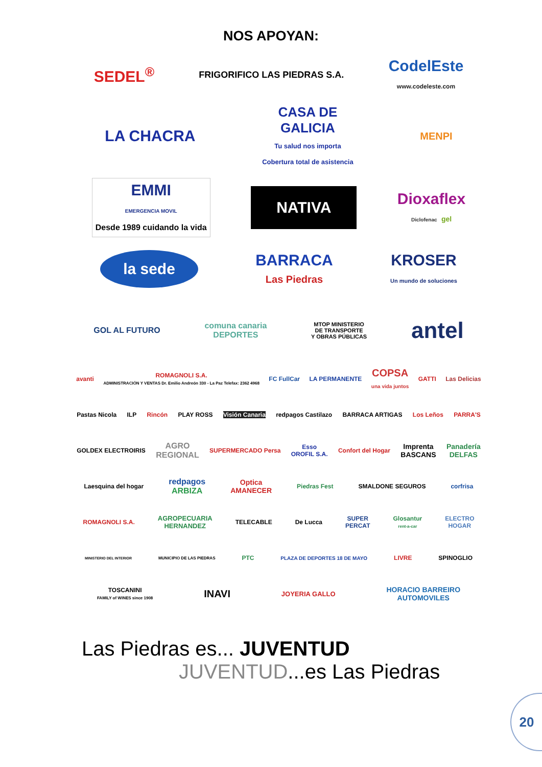NOS APOYAN:
SEDEL<sup>®</sup>
FRIGORIFICO LAS PIEDRAS S.A.
CodelEste
www.codeleste.com
LA CHACRA
CASA DE
GALICIA
Tu salud nos importa
Cobertura total de asistencia
MENPI
EMMI
EMERGENCIA MOVIL
Desde 1989 cuidando la vida
NATIVA
Dioxaflex
Diclofenac gel
la sede
BARRACA
Las Piedras
KROSER
Un mundo de soluciones
GOL AL FUTURO
comuna canaria
DEPORTES
MTOP MINISTERIO
DE TRANSPORTE
Y OBRAS PÚBLICAS
antel
avanti
ROMAGNOLI S.A.
ADMINISTRACIÓN Y VENTAS Dr. Emilio Andreón 330 - La Paz Telefax: 2362 4968
FC FullCar LA PERMANENTE
COPSA
una vida juntos
GATTI Las Delicias
Pastas Nicola ILP Rincón PLAY ROSS Visión Canaria redpagos Castilazo BARRACA ARTIGAS Los Leños PARRA'S
GOLDEX ELECTROIRIS
AGRO
REGIONAL
SUPERMERCADO Persa
Esso
OROFIL S.A.
Confort del Hogar
Imprenta
BASCANS
Panadería
DELFAS
Laesquina del hogar
redpagos
ARBIZA
Optica
AMANECER
Piedras Fest SMALDONE SEGUROS corfrisa
ROMAGNOLI S.A.
AGROPECUARIA
HERNANDEZ
TELECABLE De Lucca
SUPER
PERCAT
Glosantur
rent-a-car
ELECTRO
HOGAR
MINISTERIO DEL INTERIOR MUNICIPIO DE LAS PIEDRAS
PTC
PLAZA DE DEPORTES 18 DE MAYO
LIVRE SPINOGLIO
TOSCANINI
FAMILY of WINES since 1908
INAVI
JOYERIA GALLO
HORACIO BARREIRO
AUTOMOVILES
Las Piedras es... JUVENTUD
JUVENTUD...es Las Piedras
20